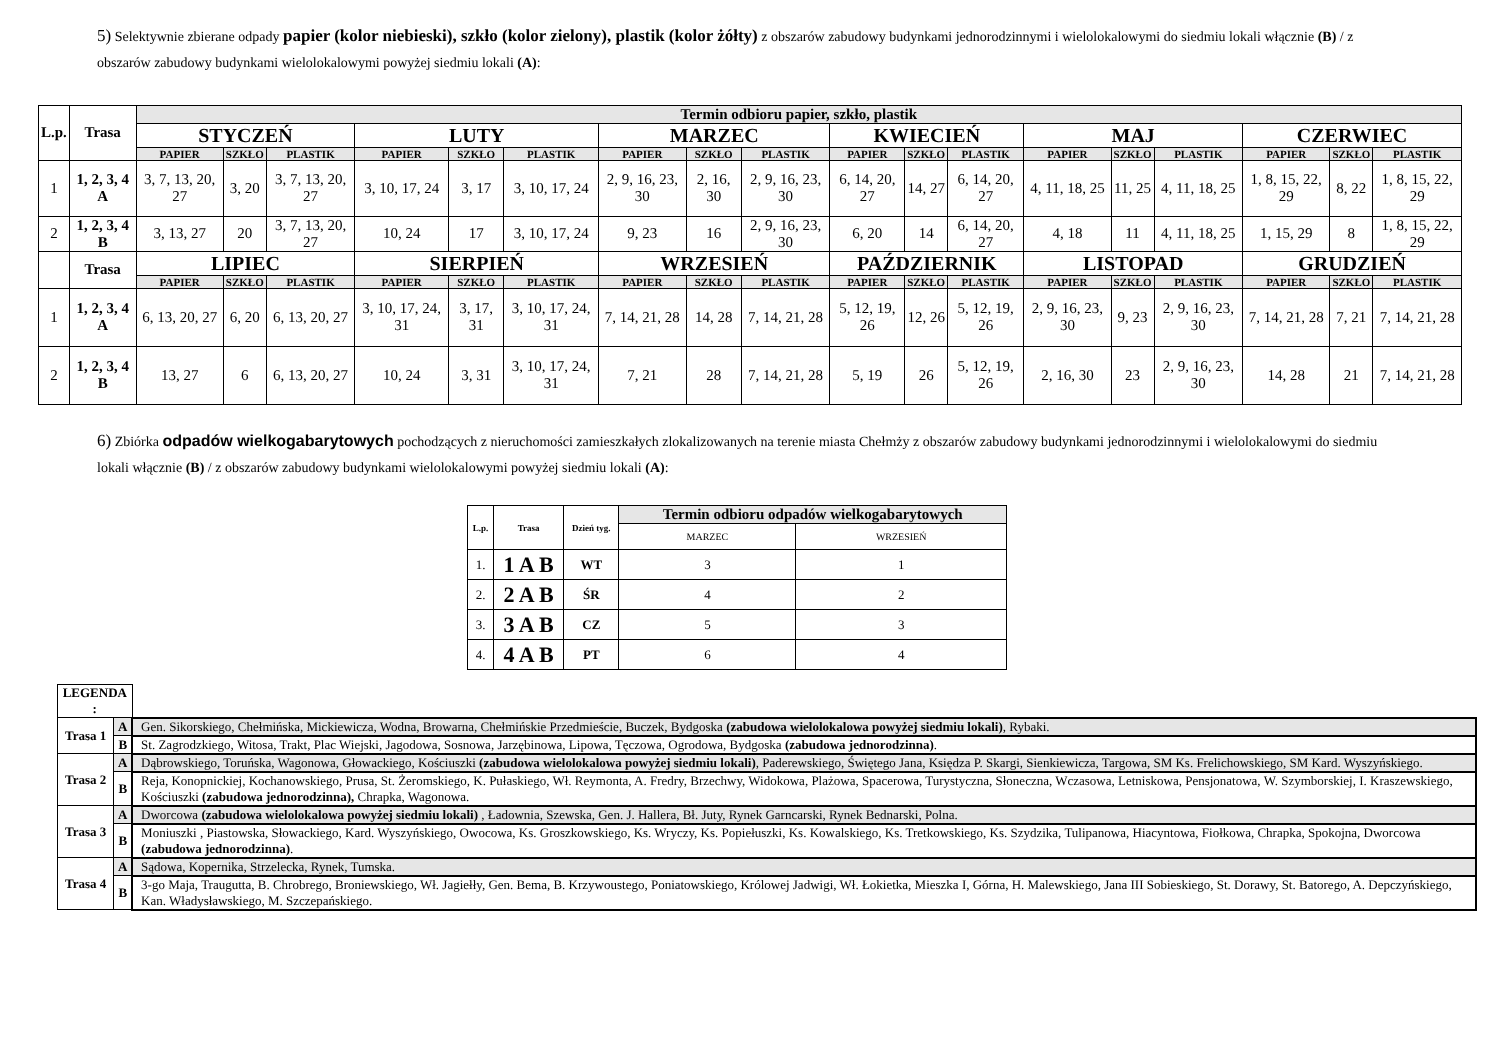5) Selektywnie zbierane odpady papier (kolor niebieski), szkło (kolor zielony), plastik (kolor żółty) z obszarów zabudowy budynkami jednorodzinnymi i wielolokalowymi do siedmiu lokali włącznie (B) / z obszarów zabudowy budynkami wielolokalowymi powyżej siedmiu lokali (A):
| L.p. | Trasa | Termin odbioru papier, szkło, plastik | | | | | | | | | | | | | | | | | |
| --- | --- | --- | --- | --- | --- | --- | --- | --- | --- | --- | --- | --- | --- | --- | --- | --- | --- | --- | --- |
| | | STYCZEŃ | | | LUTY | | | MARZEC | | | KWIECIEŃ | | | MAJ | | | CZERWIEC | | |
| | | PAPIER | SZKŁO | PLASTIK | PAPIER | SZKŁO | PLASTIK | PAPIER | SZKŁO | PLASTIK | PAPIER | SZKŁO | PLASTIK | PAPIER | SZKŁO | PLASTIK | PAPIER | SZKŁO | PLASTIK |
| 1 | 1, 2, 3, 4 A | 3, 7, 13, 20, 27 | 3, 20 | 3, 7, 13, 20, 27 | 3, 10, 17, 24 | 3, 17 | 3, 10, 17, 24 | 2, 9, 16, 23, 30 | 2, 16, 30 | 2, 9, 16, 23, 30 | 6, 14, 20, 27 | 14, 27 | 6, 14, 20, 27 | 4, 11, 18, 25 | 11, 25 | 4, 11, 18, 25 | 1, 8, 15, 22, 29 | 8, 22 | 1, 8, 15, 22, 29 |
| 2 | 1, 2, 3, 4 B | 3, 13, 27 | 20 | 3, 7, 13, 20, 27 | 10, 24 | 17 | 3, 10, 17, 24 | 9, 23 | 16 | 2, 9, 16, 23, 30 | 6, 20 | 14 | 6, 14, 20, 27 | 4, 18 | 11 | 4, 11, 18, 25 | 1, 15, 29 | 8 | 1, 8, 15, 22, 29 |
| | Trasa | LIPIEC | | | SIERPIEŃ | | | WRZESIEŃ | | | PAŹDZIERNIK | | | LISTOPAD | | | GRUDZIEŃ | | |
| | | PAPIER | SZKŁO | PLASTIK | PAPIER | SZKŁO | PLASTIK | PAPIER | SZKŁO | PLASTIK | PAPIER | SZKŁO | PLASTIK | PAPIER | SZKŁO | PLASTIK | PAPIER | SZKŁO | PLASTIK |
| 1 | 1, 2, 3, 4 A | 6, 13, 20, 27 | 6, 20 | 6, 13, 20, 27 | 3, 10, 17, 24, 31 | 3, 17, 31 | 3, 10, 17, 24, 31 | 7, 14, 21, 28 | 14, 28 | 7, 14, 21, 28 | 5, 12, 19, 26 | 12, 26 | 5, 12, 19, 26 | 2, 9, 16, 23, 30 | 9, 23 | 2, 9, 16, 23, 30 | 7, 14, 21, 28 | 7, 21 | 7, 14, 21, 28 |
| 2 | 1, 2, 3, 4 B | 13, 27 | 6 | 6, 13, 20, 27 | 10, 24 | 3, 31 | 3, 10, 17, 24, 31 | 7, 21 | 28 | 7, 14, 21, 28 | 5, 19 | 26 | 5, 12, 19, 26 | 2, 16, 30 | 23 | 2, 9, 16, 23, 30 | 14, 28 | 21 | 7, 14, 21, 28 |
6) Zbiórka odpadów wielkogabarytowych pochodzących z nieruchomości zamieszkałych zlokalizowanych na terenie miasta Chełmży z obszarów zabudowy budynkami jednorodzinnymi i wielolokalowymi do siedmiu lokali włącznie (B) / z obszarów zabudowy budynkami wielolokalowymi powyżej siedmiu lokali (A):
| L.p. | Trasa | Dzień tyg. | Termin odbioru odpadów wielkogabarytowych | |
| --- | --- | --- | --- | --- |
| | | | MARZEC | WRZESIEŃ |
| 1. | 1 A B | WT | 3 | 1 |
| 2. | 2 A B | ŚR | 4 | 2 |
| 3. | 3 A B | CZ | 5 | 3 |
| 4. | 4 A B | PT | 6 | 4 |
| LEGENDA : | | |
| Trasa 1 | A | Gen. Sikorskiego, Chełmińska, Mickiewicza, Wodna, Browarna, Chełmińskie Przedmieście, Buczek, Bydgoska (zabudowa wielolokalowa powyżej siedmiu lokali) , Rybaki. |
| | B | St. Zagrodzkiego, Witosa, Trakt, Plac Wiejski, Jagodowa, Sosnowa, Jarzębinowa, Lipowa, Tęczowa, Ogrodowa, Bydgoska (zabudowa jednorodzinna) . |
| Trasa 2 | A | Dąbrowskiego, Toruńska, Wagonowa, Głowackiego, Kościuszki (zabudowa wielolokalowa powyżej siedmiu lokali) , Paderewskiego, Świętego Jana, Księdza P. Skargi, Sienkiewicza, Targowa, SM Ks. Frelichowskiego, SM Kard. Wyszyńskiego. |
| | B | Reja, Konopnickiej, Kochanowskiego, Prusa, St. Żeromskiego, K. Pułaskiego, Wł. Reymonta, A. Fredry, Brzechwy, Widokowa, Plażowa, Spacerowa, Turystyczna, Słoneczna, Wczasowa, Letniskowa, Pensjonatowa, W. Szymborskiej, I. Kraszewskiego, Kościuszki (zabudowa jednorodzinna), Chrapka, Wagonowa. |
| Trasa 3 | A | Dworcowa (zabudowa wielolokalowa powyżej siedmiu lokali) , Ładownia, Szewska, Gen. J. Hallera, Bł. Juty, Rynek Garncarski, Rynek Bednarski, Polna. |
| | B | Moniuszki , Piastowska, Słowackiego, Kard. Wyszyńskiego, Owocowa, Ks. Groszkowskiego, Ks. Wryczy, Ks. Popiełuszki, Ks. Kowalskiego, Ks. Tretkowskiego, Ks. Szydzika, Tulipanowa, Hiacyntowa, Fiołkowa, Chrapka, Spokojna, Dworcowa (zabudowa jednorodzinna) . |
| Trasa 4 | A | Sądowa, Kopernika, Strzelecka, Rynek, Tumska. |
| | B | 3-go Maja, Traugutta, B. Chrobrego, Broniewskiego, Wł. Jagiełły, Gen. Bema, B. Krzywoustego, Poniatowskiego, Królowej Jadwigi, Wł. Łokietka, Mieszka I, Górna, H. Malewskiego, Jana III Sobieskiego, St. Dorawy, St. Batorego, A. Depczyńskiego, Kan. Władysławskiego, M. Szczepańskiego. |